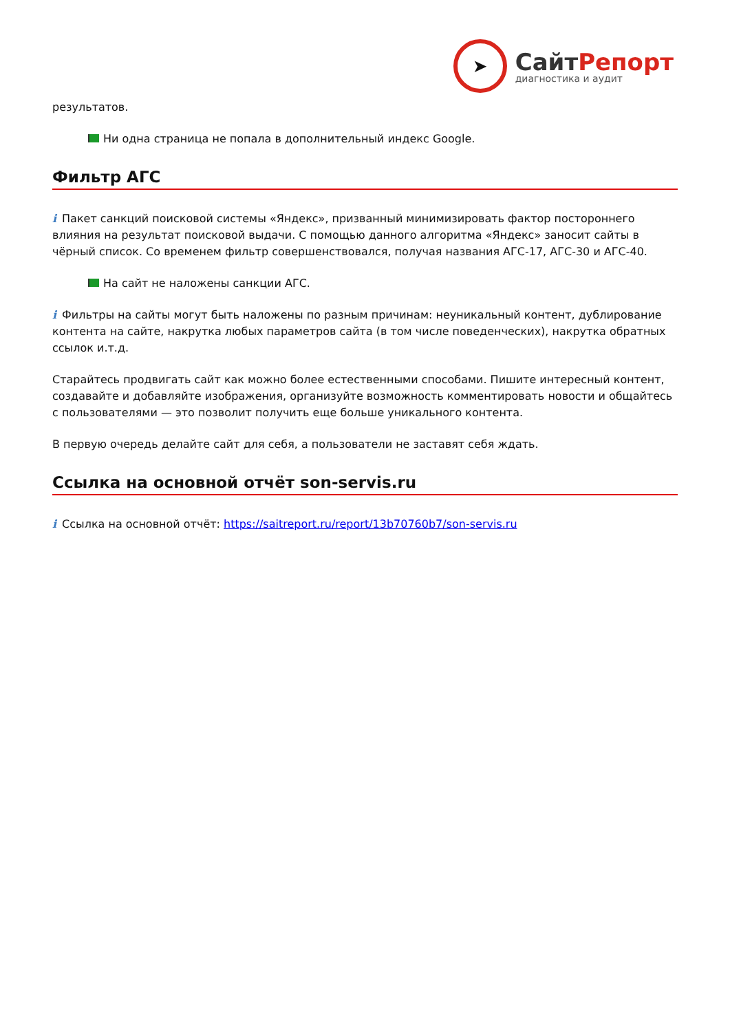➤
СайтРепорт
диагностика и аудит
результатов.
Ни одна страница не попала в дополнительный индекс Google.
Фильтр АГС
i Пакет санкций поисковой системы «Яндекс», призванный минимизировать фактор постороннего влияния на результат поисковой выдачи. С помощью данного алгоритма «Яндекс» заносит сайты в чёрный список. Со временем фильтр совершенствовался, получая названия АГС-17, АГС-30 и АГС-40.
На сайт не наложены санкции АГС.
i Фильтры на сайты могут быть наложены по разным причинам: неуникальный контент, дублирование контента на сайте, накрутка любых параметров сайта (в том числе поведенческих), накрутка обратных ссылок и.т.д.
Старайтесь продвигать сайт как можно более естественными способами. Пишите интересный контент, создавайте и добавляйте изображения, организуйте возможность комментировать новости и общайтесь с пользователями — это позволит получить еще больше уникального контента.
В первую очередь делайте сайт для себя, а пользователи не заставят себя ждать.
Ссылка на основной отчёт son-servis.ru
i Ссылка на основной отчёт: https://saitreport.ru/report/13b70760b7/son-servis.ru